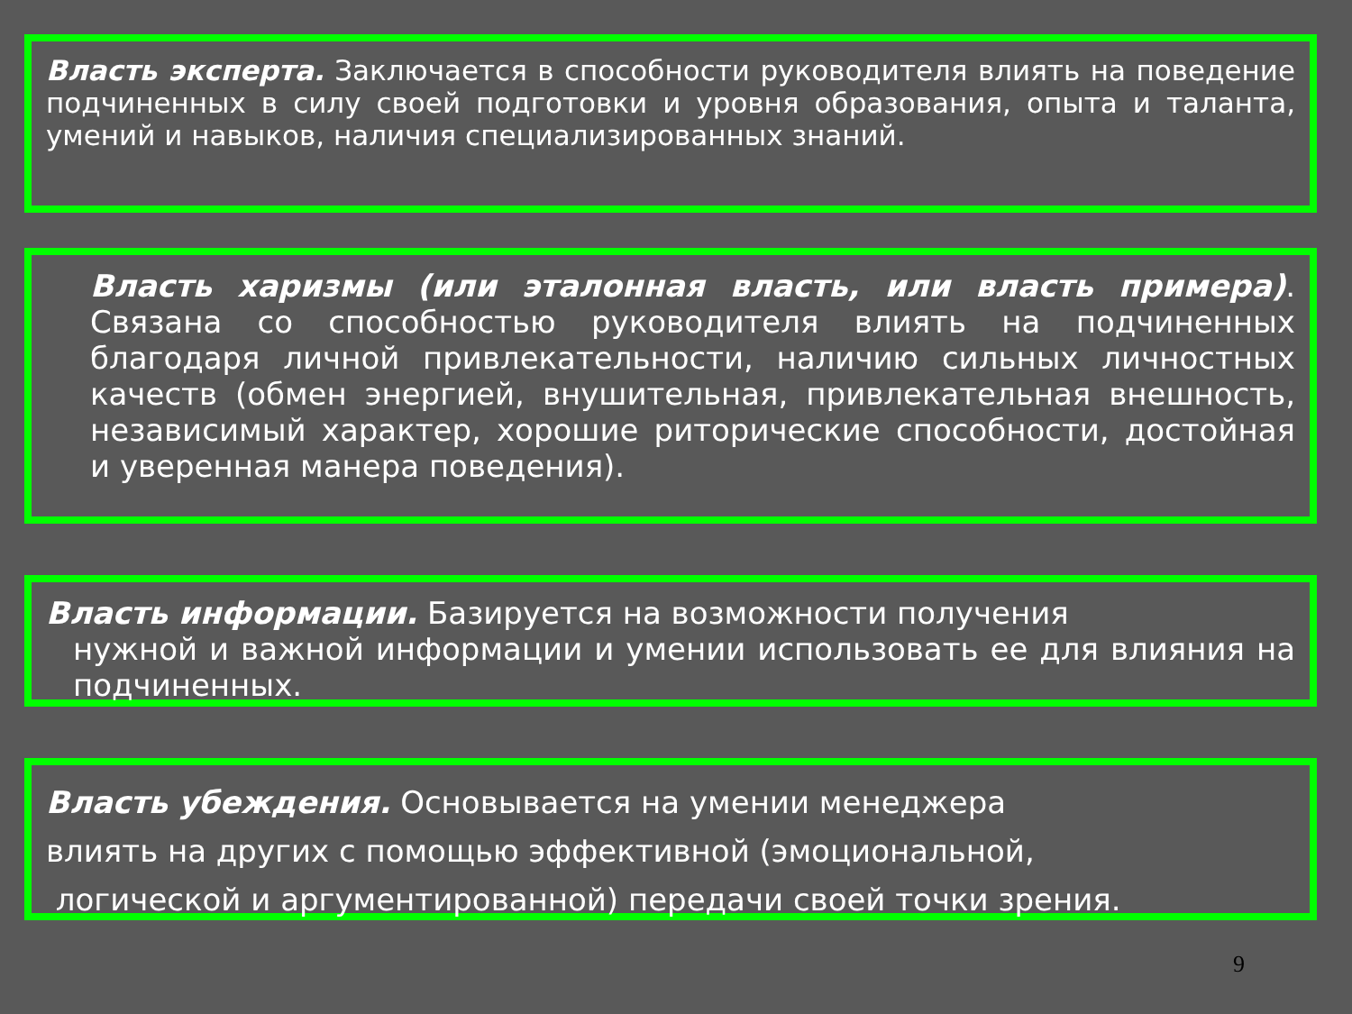Власть эксперта. Заключается в способности руководителя влиять на поведение подчиненных в силу своей подготовки и уровня образования, опыта и таланта, умений и навыков, наличия специализированных знаний.
Власть харизмы (или эталонная власть, или власть примера). Связана со способностью руководителя влиять на подчиненных благодаря личной привлекательности, наличию сильных личностных качеств (обмен энергией, внушительная, привлекательная внешность, независимый характер, хорошие риторические способности, достойная и уверенная манера поведения).
Власть информации. Базируется на возможности получения
нужной и важной информации и умении использовать ее для влияния на подчиненных.
Власть убеждения. Основывается на умении менеджера
влиять на других с помощью эффективной (эмоциональной,
логической и аргументированной) передачи своей точки зрения.
9